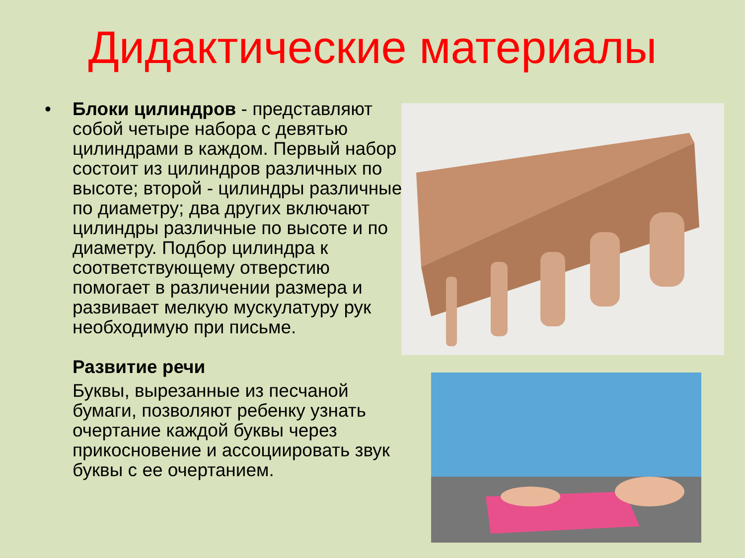Дидактические материалы
•
Блоки цилиндров - представляют собой четыре набора с девятью цилиндрами в каждом. Первый набор состоит из цилиндров различных по высоте; второй - цилиндры различные по диаметру; два других включают цилиндры различные по высоте и по диаметру. Подбор цилиндра к соответствующему отверстию помогает в различении размера и развивает мелкую мускулатуру рук необходимую при письме.
Развитие речи
Буквы, вырезанные из песчаной бумаги, позволяют ребенку узнать очертание каждой буквы через прикосновение и ассоциировать звук буквы с ее очертанием.